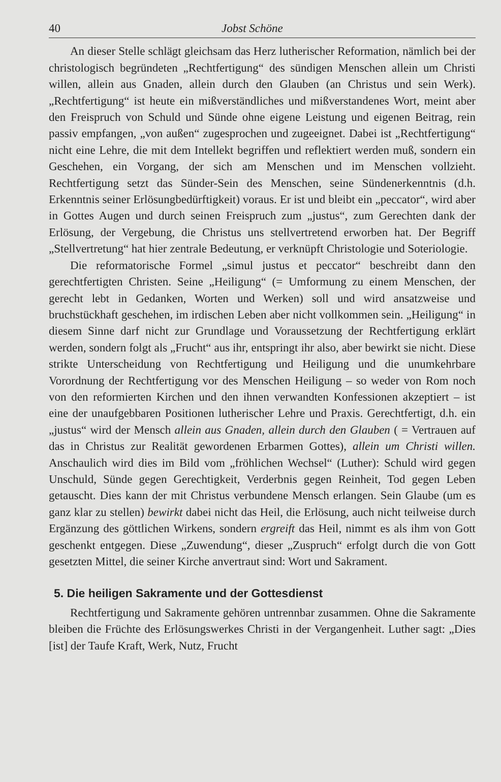40 Jobst Schöne
An dieser Stelle schlägt gleichsam das Herz lutherischer Reformation, nämlich bei der christologisch begründeten „Rechtfertigung“ des sündigen Menschen allein um Christi willen, allein aus Gnaden, allein durch den Glauben (an Christus und sein Werk). „Rechtfertigung“ ist heute ein mißverständliches und mißverstandenes Wort, meint aber den Freispruch von Schuld und Sünde ohne eigene Leistung und eigenen Beitrag, rein passiv empfangen, „von außen“ zugesprochen und zugeeignet. Dabei ist „Rechtfertigung“ nicht eine Lehre, die mit dem Intellekt begriffen und reflektiert werden muß, sondern ein Geschehen, ein Vorgang, der sich am Menschen und im Menschen vollzieht. Rechtfertigung setzt das Sünder-Sein des Menschen, seine Sündenerkenntnis (d.h. Erkenntnis seiner Erlösungbedürftigkeit) voraus. Er ist und bleibt ein „peccator“, wird aber in Gottes Augen und durch seinen Freispruch zum „justus“, zum Gerechten dank der Erlösung, der Vergebung, die Christus uns stellvertretend erworben hat. Der Begriff „Stellvertretung“ hat hier zentrale Bedeutung, er verknüpft Christologie und Soteriologie.
Die reformatorische Formel „simul justus et peccator“ beschreibt dann den gerechtfertigten Christen. Seine „Heiligung“ (= Umformung zu einem Menschen, der gerecht lebt in Gedanken, Worten und Werken) soll und wird ansatzweise und bruchstückhaft geschehen, im irdischen Leben aber nicht vollkommen sein. „Heiligung“ in diesem Sinne darf nicht zur Grundlage und Voraussetzung der Rechtfertigung erklärt werden, sondern folgt als „Frucht“ aus ihr, entspringt ihr also, aber bewirkt sie nicht. Diese strikte Unterscheidung von Rechtfertigung und Heiligung und die unumkehrbare Vorordnung der Rechtfertigung vor des Menschen Heiligung – so weder von Rom noch von den reformierten Kirchen und den ihnen verwandten Konfessionen akzeptiert – ist eine der unaufgebbaren Positionen lutherischer Lehre und Praxis. Gerechtfertigt, d.h. ein „justus“ wird der Mensch allein aus Gnaden, allein durch den Glauben ( = Vertrauen auf das in Christus zur Realität gewordenen Erbarmen Gottes), allein um Christi willen. Anschaulich wird dies im Bild vom „fröhlichen Wechsel“ (Luther): Schuld wird gegen Unschuld, Sünde gegen Gerechtigkeit, Verderbnis gegen Reinheit, Tod gegen Leben getauscht. Dies kann der mit Christus verbundene Mensch erlangen. Sein Glaube (um es ganz klar zu stellen) bewirkt dabei nicht das Heil, die Erlösung, auch nicht teilweise durch Ergänzung des göttlichen Wirkens, sondern ergreift das Heil, nimmt es als ihm von Gott geschenkt entgegen. Diese „Zuwendung“, dieser „Zuspruch“ erfolgt durch die von Gott gesetzten Mittel, die seiner Kirche anvertraut sind: Wort und Sakrament.
5. Die heiligen Sakramente und der Gottesdienst
Rechtfertigung und Sakramente gehören untrennbar zusammen. Ohne die Sakramente bleiben die Früchte des Erlösungswerkes Christi in der Vergangenheit. Luther sagt: „Dies [ist] der Taufe Kraft, Werk, Nutz, Frucht